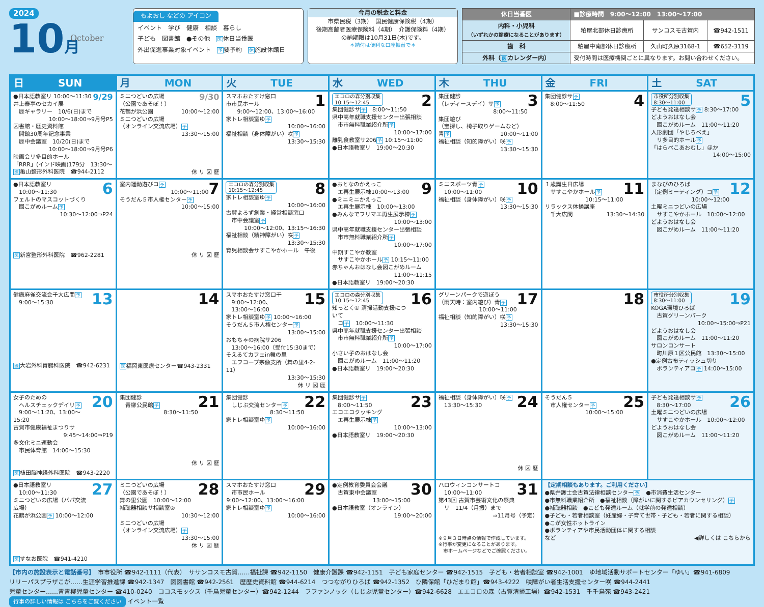2024
10月
October
もよおし などの アイコン
イベント　学び　健康　相談　暮らし
子ども　図書館　●その他　医休日当番医
外出促進事業対象イベント　予要予約　休施設休館日
今月の税金と料金
市県民税（3期）　国民健康保険税（4期）
後期高齢者医療保険料（4期）　介護保険料（4期）
の納期限は10月31日(木)です。
＊納付は便利な口座振替で＊
| 休日当番医 | ■診療時間 9:00～12:00 13:00～17:00 | | |
| --- | --- | --- | --- |
| 内科・小児科 （いずれかの診療になることがあります） | 粕屋北部休日診療所 | サンコスモ古賀内 | ☎942-1511 |
| 歯 科 | 粕屋中南部休日診療所 | 久山町久原3168-1 | ☎652-3119 |
| 外科（ 医 カレンダー内） | 受付時間は医療機関ごとに異なります。お問い合わせください。 | | |
| 日 SUN | 月 MON | 火 TUE | 水 WED | 木 THU | 金 FRI | 土 SAT |
| --- | --- | --- | --- | --- | --- | --- |
| 9/29 ●日本語教室リ 10:00～11:30 井上泰亭のセカイ展 歴ギャラリー 10/6(日)まで 10:00～18:00⇒9月号P5 図書館・歴史資料館 開館30周年記念事業 歴中会議室 10/20(日)まで 10:00～18:00⇒9月号P6 映画会リ多目的ホール 「RRR」(インド映画)179分 13:30～ 医 亀山整形外科医院 ☎944-2112 | 9/30 ミニつどいの広場 （公園であそぼ！） 花鶴が浜公園 10:00～12:00 ミニつどいの広場 （オンライン交流広場） 予 13:30～15:00 休 リ 図 歴 | 1 スマホおたすけ窓口 市市民ホール 9:00～12:00、13:00～16:00 家トレ相談室ゆ 予 10:00～16:00 福祉相談（身体障がい）咲 予 13:30～15:30 | 2 エコロの森分別収集 10:15～12:45 集団健診サ 予 8:00～11:50 県中高年就職支援センター出張相談 市市無料職業紹介所 予 10:00～17:00 離乳食教室サ206 予 10:15～11:00 ●日本語教室リ 19:00～20:30 | 3 集団健診 （レディースデイ）サ 予 8:00～11:50 集団遊び （宝探し、椅子取りゲームなど） 青 予 10:00～11:00 福祉相談（知的障がい）咲 予 13:30～15:30 | 4 集団健診サ 予 8:00～11:50 | 5 市役所分別収集 8:30～11:00 子ども発達相談サ 予 8:30～17:00 どようおはなし会 図こがめルーム 11:00～11:20 人形劇団「やじろべえ」 リ多目的ホール 予 「はらぺこあおむし」ほか 14:00～15:00 |
| 6 ●日本語教室リ 10:00～11:30 フェルトのマスコットづくり 図こがめルーム 予 10:30～12:00⇒P24 医 新宮整形外科医院 ☎962-2281 | 7 室内運動遊びコ 予 10:00～11:00 そうだん５市人権センター 予 10:00～15:00 休 リ 図 歴 | 8 エコロの森分別収集 10:15～12:45 家トレ相談室ゆ 予 10:00～16:00 古賀よろず創業・経営相談窓口 市中会議室 予 10:00～12:00、13:15～16:30 福祉相談（精神障がい）咲 予 13:30～15:30 育児相談会サすこやかホール 午後 | 9 ●おとなのかえっこ エ再生展示棟10:00～13:00 ●ミニミニかえっこ エ再生展示棟 10:00～13:00 ●みんなでフリマエ再生展示棟 予 10:00～13:00 県中高年就職支援センター出張相談 市市無料職業紹介所 予 10:00～17:00 中期すこやか教室 サすこやかホール 予 10:15～11:00 赤ちゃんおはなし会図こがめルーム 11:00～11:15 ●日本語教室リ 19:00～20:30 | 10 ミニスポーツ青 予 10:00～11:00 福祉相談（身体障がい）咲 予 13:30～15:30 | 11 １歳誕生日広場 サすこやかホール 予 10:15～11:00 リラックス体操講座 千大広間 13:30～14:30 | 12 まなびのひろば （定例ミーティング）コ 予 10:00～12:00 土曜ミニつどいの広場 サすこやかホール 10:00～12:00 どようおはなし会 図こがめルーム 11:00～11:20 |
| 13 健康麻雀交流会千大広間 予 9:00～15:30 医 大岩外科胃腸科医院 ☎942-6231 | 14 医 福岡東医療センター☎943-2331 | 15 スマホおたすけ窓口千 9:00～12:00、 13:00～16:00 家トレ相談室ゆ 予 10:00～16:00 そうだん５市人権センター 予 13:00～15:00 おもちゃの病院サ206 13:00～16:00（受付15:30まで） そえるてカフェin舞の里 エフコープ宗像支所（舞の里4-2-11） 13:30～15:30 休 リ 図 歴 | 16 エコロの森分別収集 10:15～12:45 知っとく① 清掃活動支援について コ 予 10:00～11:30 県中高年就職支援センター出張相談 市市無料職業紹介所 予 10:00～17:00 小さい子のおはなし会 図こがめルーム 11:00～11:20 ●日本語教室リ 19:00～20:30 | 17 グリーンパークで遊ぼう （雨天時：室内遊び）青 予 10:00～11:00 福祉相談（知的障がい）咲 予 13:30～15:30 | 18 | 19 市役所分別収集 8:30～11:00 KOGA環境ひろば 古賀グリーンパーク 10:00～15:00⇒P21 どようおはなし会 図こがめルーム 11:00～11:20 サロンコンサート 町川原１区公民館 13:30～15:00 ●定例古布ティッシュ切り ボランティアコ 予 14:00～15:00 |
| 20 女子のための ヘルスチェックデイリ 予 9:00～11:20、13:00～15:20 古賀市健康福祉まつりサ 9:45～14:00⇒P19 多文化ミニ運動会 市民体育館 14:00～15:30 医 植田脳神経外科医院 ☎943-2220 | 21 集団健診 青柳公民館 予 8:30～11:50 休 リ 図 歴 | 22 集団健診 しじぶ交流センター 予 8:30～11:50 家トレ相談室ゆ 予 10:00～16:00 | 23 集団健診サ 予 8:00～11:50 エコエコクッキング エ再生展示棟 予 10:00～13:00 ●日本語教室リ 19:00～20:30 | 24 福祉相談（身体障がい）咲 予 13:30～15:30 休 図 歴 | 25 そうだん５ 市人権センター 予 10:00～15:00 | 26 子ども発達相談サ 予 8:30～17:00 土曜ミニつどいの広場 サすこやかホール 10:00～12:00 どようおはなし会 図こがめルーム 11:00～11:20 |
| 27 ●日本語教室リ 10:00～11:30 ミニつどいの広場（パパ交流広場） 花鶴が浜公園 予 10:00～12:00 医 すなお医院 ☎941-4210 | 28 ミニつどいの広場 （公園であそぼ！） 舞の里公園 10:00～12:00 補聴器相談サ相談室② 10:30～12:00 ミニつどいの広場 （オンライン交流広場） 予 13:30～15:00 休 リ 図 歴 | 29 スマホおたすけ窓口 市市民ホール 9:00～12:00、13:00～16:00 家トレ相談室ゆ 予 10:00～16:00 | 30 ●定例教育委員会会議 古賀東中会議室 13:00～15:00 ●日本語教室（オンライン） 19:00～20:00 | 31 ハロウィンコンサートコ 10:00～11:00 第43回 古賀市芸術文化の祭典 リ 11/4（月振）まで ⇒11月号（予定） ※９月３日時点の情報で作成しています。 ※行事が変更になることがあります。 市ホームページなどでご確認ください。 | 【定期相談もあります。ご利用ください】 ●県弁護士会古賀法律相談センター 予 ●市消費生活センター ●市無料職業紹介所 ●福祉相談（障がいに関するピアカウンセリング） 予 ●補聴器相談 ●こども発達ルーム（就学前の発達相談） ●子ども・若者相談室（妊産婦・子育て世帯・子ども・若者に関する相談） ●こが女性ホットライン ●ボランティアや市民活動団体に関する相談 など ◀詳しくは こちらから | |
【市内の施設表示と電話番号】　市市役所 ☎942-1111（代表）　ササンコスモ古賀……福祉課 ☎942-1150　健康介護課 ☎942-1151　子ども家庭センター ☎942-1515　子ども・若者相談室 ☎942-1001　ゆ地域活動サポートセンター「ゆい」☎941-6809
リリーパスプラザこが……生涯学習推進課 ☎942-1347　図図書館 ☎942-2561　歴歴史資料館 ☎944-6214　つつながりひろば ☎942-1352　ひ隣保館「ひだまり館」☎943-4222　咲障がい者生活支援センター咲 ☎944-2441
児童センター……青青柳児童センター ☎410-0240　ココスモックス（千鳥児童センター）☎942-1244　フファンノック（しじぶ児童センター）☎942-6628　エエコロの森（古賀清掃工場）☎942-1531　千千鳥苑 ☎943-2421　行事の詳しい情報は こちらをご覧ください イベント一覧